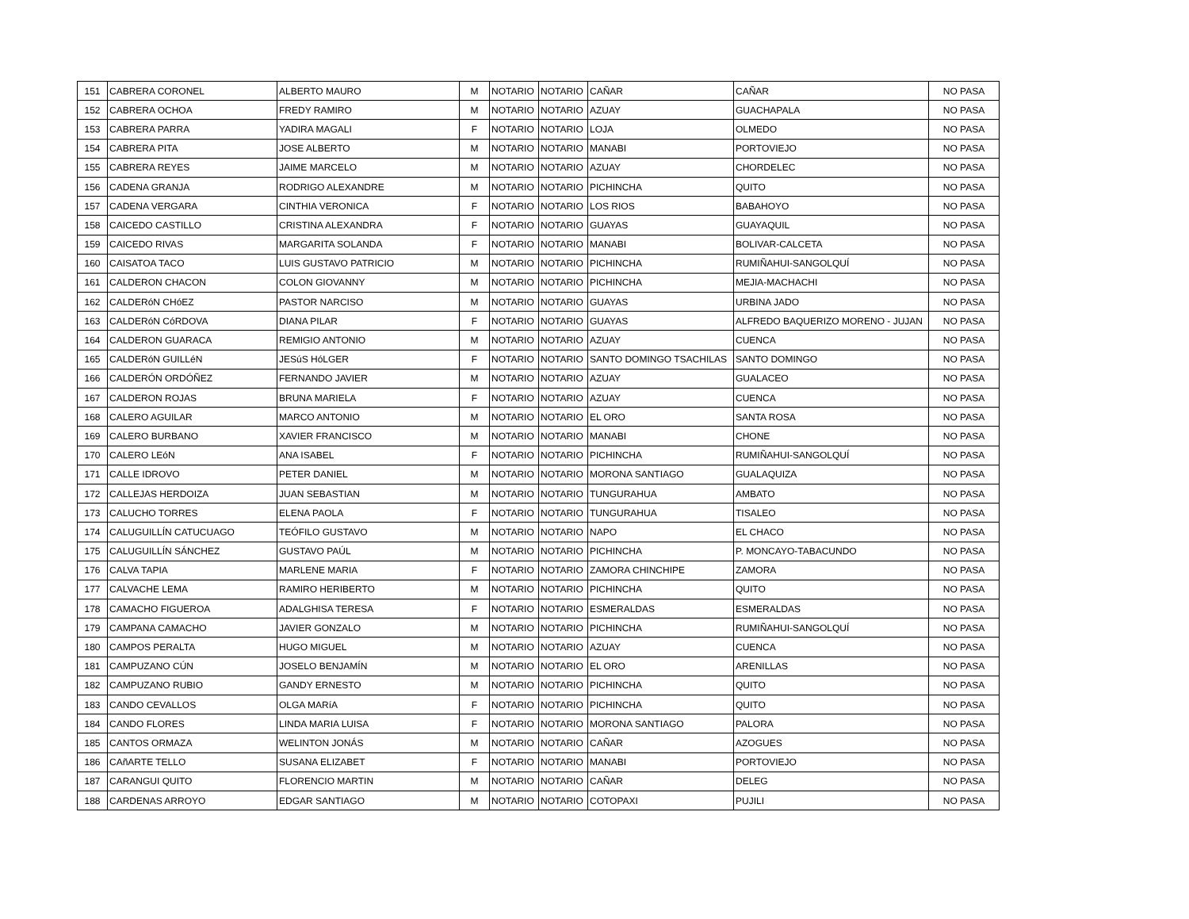| 151 | CABRERA CORONEL | ALBERTO MAURO | M | NOTARIO | NOTARIO | CAÑAR | CAÑAR | NO PASA |
| 152 | CABRERA OCHOA | FREDY RAMIRO | M | NOTARIO | NOTARIO | AZUAY | GUACHAPALA | NO PASA |
| 153 | CABRERA PARRA | YADIRA MAGALI | F | NOTARIO | NOTARIO | LOJA | OLMEDO | NO PASA |
| 154 | CABRERA PITA | JOSE ALBERTO | M | NOTARIO | NOTARIO | MANABI | PORTOVIEJO | NO PASA |
| 155 | CABRERA REYES | JAIME MARCELO | M | NOTARIO | NOTARIO | AZUAY | CHORDELEC | NO PASA |
| 156 | CADENA GRANJA | RODRIGO ALEXANDRE | M | NOTARIO | NOTARIO | PICHINCHA | QUITO | NO PASA |
| 157 | CADENA VERGARA | CINTHIA VERONICA | F | NOTARIO | NOTARIO | LOS RIOS | BABAHOYO | NO PASA |
| 158 | CAICEDO CASTILLO | CRISTINA ALEXANDRA | F | NOTARIO | NOTARIO | GUAYAS | GUAYAQUIL | NO PASA |
| 159 | CAICEDO RIVAS | MARGARITA SOLANDA | F | NOTARIO | NOTARIO | MANABI | BOLIVAR-CALCETA | NO PASA |
| 160 | CAISATOA TACO | LUIS GUSTAVO PATRICIO | M | NOTARIO | NOTARIO | PICHINCHA | RUMIÑAHUI-SANGOLQUÍ | NO PASA |
| 161 | CALDERON CHACON | COLON GIOVANNY | M | NOTARIO | NOTARIO | PICHINCHA | MEJIA-MACHACHI | NO PASA |
| 162 | CALDERóN CHóEZ | PASTOR NARCISO | M | NOTARIO | NOTARIO | GUAYAS | URBINA JADO | NO PASA |
| 163 | CALDERóN CóRDOVA | DIANA PILAR | F | NOTARIO | NOTARIO | GUAYAS | ALFREDO BAQUERIZO MORENO - JUJAN | NO PASA |
| 164 | CALDERON GUARACA | REMIGIO ANTONIO | M | NOTARIO | NOTARIO | AZUAY | CUENCA | NO PASA |
| 165 | CALDERóN GUILLéN | JESúS HóLGER | F | NOTARIO | NOTARIO | SANTO DOMINGO TSACHILAS | SANTO DOMINGO | NO PASA |
| 166 | CALDERÓN ORDÓÑEZ | FERNANDO JAVIER | M | NOTARIO | NOTARIO | AZUAY | GUALACEO | NO PASA |
| 167 | CALDERON ROJAS | BRUNA MARIELA | F | NOTARIO | NOTARIO | AZUAY | CUENCA | NO PASA |
| 168 | CALERO AGUILAR | MARCO ANTONIO | M | NOTARIO | NOTARIO | EL ORO | SANTA ROSA | NO PASA |
| 169 | CALERO BURBANO | XAVIER FRANCISCO | M | NOTARIO | NOTARIO | MANABI | CHONE | NO PASA |
| 170 | CALERO LEóN | ANA ISABEL | F | NOTARIO | NOTARIO | PICHINCHA | RUMIÑAHUI-SANGOLQUÍ | NO PASA |
| 171 | CALLE IDROVO | PETER DANIEL | M | NOTARIO | NOTARIO | MORONA SANTIAGO | GUALAQUIZA | NO PASA |
| 172 | CALLEJAS HERDOIZA | JUAN SEBASTIAN | M | NOTARIO | NOTARIO | TUNGURAHUA | AMBATO | NO PASA |
| 173 | CALUCHO TORRES | ELENA PAOLA | F | NOTARIO | NOTARIO | TUNGURAHUA | TISALEO | NO PASA |
| 174 | CALUGUILLÍN CATUCUAGO | TEÓFILO GUSTAVO | M | NOTARIO | NOTARIO | NAPO | EL CHACO | NO PASA |
| 175 | CALUGUILLÍN SÁNCHEZ | GUSTAVO PAÚL | M | NOTARIO | NOTARIO | PICHINCHA | P. MONCAYO-TABACUNDO | NO PASA |
| 176 | CALVA TAPIA | MARLENE MARIA | F | NOTARIO | NOTARIO | ZAMORA CHINCHIPE | ZAMORA | NO PASA |
| 177 | CALVACHE LEMA | RAMIRO HERIBERTO | M | NOTARIO | NOTARIO | PICHINCHA | QUITO | NO PASA |
| 178 | CAMACHO FIGUEROA | ADALGHISA TERESA | F | NOTARIO | NOTARIO | ESMERALDAS | ESMERALDAS | NO PASA |
| 179 | CAMPANA CAMACHO | JAVIER GONZALO | M | NOTARIO | NOTARIO | PICHINCHA | RUMIÑAHUI-SANGOLQUÍ | NO PASA |
| 180 | CAMPOS PERALTA | HUGO MIGUEL | M | NOTARIO | NOTARIO | AZUAY | CUENCA | NO PASA |
| 181 | CAMPUZANO CÚN | JOSELO BENJAMÍN | M | NOTARIO | NOTARIO | EL ORO | ARENILLAS | NO PASA |
| 182 | CAMPUZANO RUBIO | GANDY ERNESTO | M | NOTARIO | NOTARIO | PICHINCHA | QUITO | NO PASA |
| 183 | CANDO CEVALLOS | OLGA MARíA | F | NOTARIO | NOTARIO | PICHINCHA | QUITO | NO PASA |
| 184 | CANDO FLORES | LINDA MARIA LUISA | F | NOTARIO | NOTARIO | MORONA SANTIAGO | PALORA | NO PASA |
| 185 | CANTOS ORMAZA | WELINTON JONÁS | M | NOTARIO | NOTARIO | CAÑAR | AZOGUES | NO PASA |
| 186 | CAñARTE TELLO | SUSANA ELIZABET | F | NOTARIO | NOTARIO | MANABI | PORTOVIEJO | NO PASA |
| 187 | CARANGUI QUITO | FLORENCIO MARTIN | M | NOTARIO | NOTARIO | CAÑAR | DELEG | NO PASA |
| 188 | CARDENAS ARROYO | EDGAR SANTIAGO | M | NOTARIO | NOTARIO | COTOPAXI | PUJILI | NO PASA |